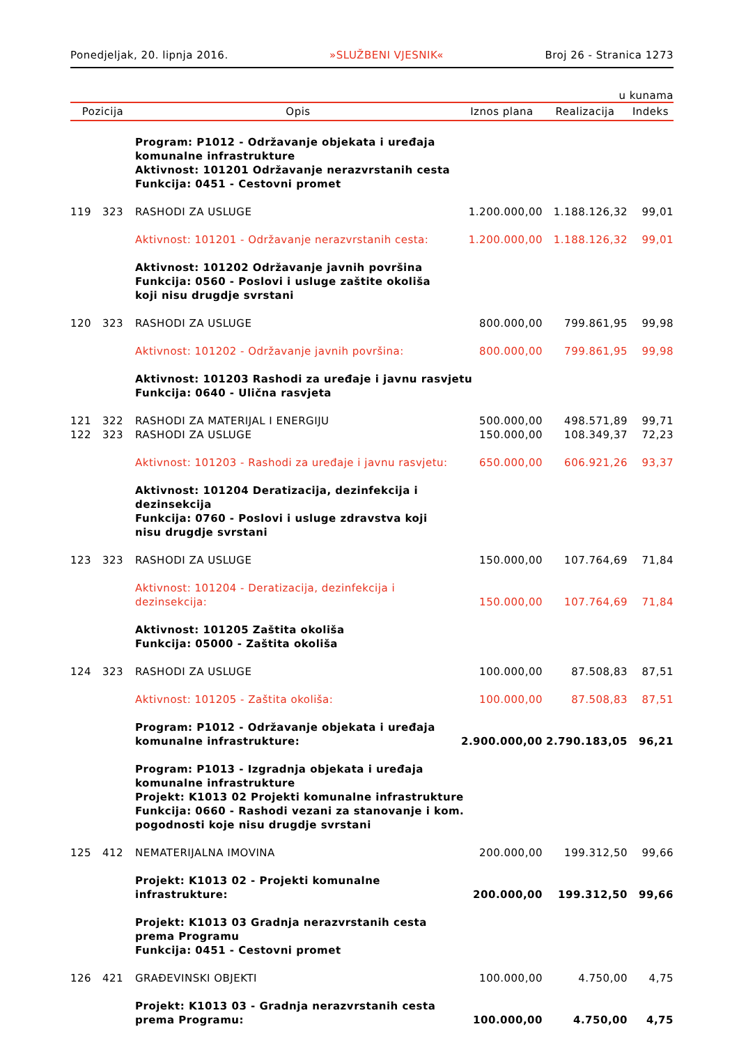Ponedjeljak, 20. lipnja 2016. »SLUŽBENI VJESNIK« Broj 26 - Stranica 1273
u kunama
| Pozicija | | Opis | Iznos plana | Realizacija | Indeks |
| --- | --- | --- | --- | --- | --- |
| | | Program: P1012 - Održavanje objekata i uređaja komunalne infrastrukture Aktivnost: 101201 Održavanje nerazvrstanih cesta Funkcija: 0451 - Cestovni promet | | | |
| 119 | 323 | RASHODI ZA USLUGE | 1.200.000,00 | 1.188.126,32 | 99,01 |
| | | Aktivnost: 101201 - Održavanje nerazvrstanih cesta: | 1.200.000,00 | 1.188.126,32 | 99,01 |
| | | Aktivnost: 101202 Održavanje javnih površina Funkcija: 0560 - Poslovi i usluge zaštite okoliša koji nisu drugdje svrstani | | | |
| 120 | 323 | RASHODI ZA USLUGE | 800.000,00 | 799.861,95 | 99,98 |
| | | Aktivnost: 101202 - Održavanje javnih površina: | 800.000,00 | 799.861,95 | 99,98 |
| | | Aktivnost: 101203 Rashodi za uređaje i javnu rasvjetu Funkcija: 0640 - Ulična rasvjeta | | | |
| 121 | 322 | RASHODI ZA MATERIJAL I ENERGIJU | 500.000,00 | 498.571,89 | 99,71 |
| 122 | 323 | RASHODI ZA USLUGE | 150.000,00 | 108.349,37 | 72,23 |
| | | Aktivnost: 101203 - Rashodi za uređaje i javnu rasvjetu: | 650.000,00 | 606.921,26 | 93,37 |
| | | Aktivnost: 101204 Deratizacija, dezinfekcija i dezinsekcija Funkcija: 0760 - Poslovi i usluge zdravstva koji nisu drugdje svrstani | | | |
| 123 | 323 | RASHODI ZA USLUGE | 150.000,00 | 107.764,69 | 71,84 |
| | | Aktivnost: 101204 - Deratizacija, dezinfekcija i dezinsekcija: | 150.000,00 | 107.764,69 | 71,84 |
| | | Aktivnost: 101205 Zaštita okoliša Funkcija: 05000 - Zaštita okoliša | | | |
| 124 | 323 | RASHODI ZA USLUGE | 100.000,00 | 87.508,83 | 87,51 |
| | | Aktivnost: 101205 - Zaštita okoliša: | 100.000,00 | 87.508,83 | 87,51 |
| | | Program: P1012 - Održavanje objekata i uređaja komunalne infrastrukture: | 2.900.000,00 | 2.790.183,05 | 96,21 |
| | | Program: P1013 - Izgradnja objekata i uređaja komunalne infrastrukture Projekt: K1013 02 Projekti komunalne infrastrukture Funkcija: 0660 - Rashodi vezani za stanovanje i kom. pogodnosti koje nisu drugdje svrstani | | | |
| 125 | 412 | NEMATERIJALNA IMOVINA | 200.000,00 | 199.312,50 | 99,66 |
| | | Projekt: K1013 02 - Projekti komunalne infrastrukture: | 200.000,00 | 199.312,50 | 99,66 |
| | | Projekt: K1013 03 Gradnja nerazvrstanih cesta prema Programu Funkcija: 0451 - Cestovni promet | | | |
| 126 | 421 | GRAĐEVINSKI OBJEKTI | 100.000,00 | 4.750,00 | 4,75 |
| | | Projekt: K1013 03 - Gradnja nerazvrstanih cesta prema Programu: | 100.000,00 | 4.750,00 | 4,75 |